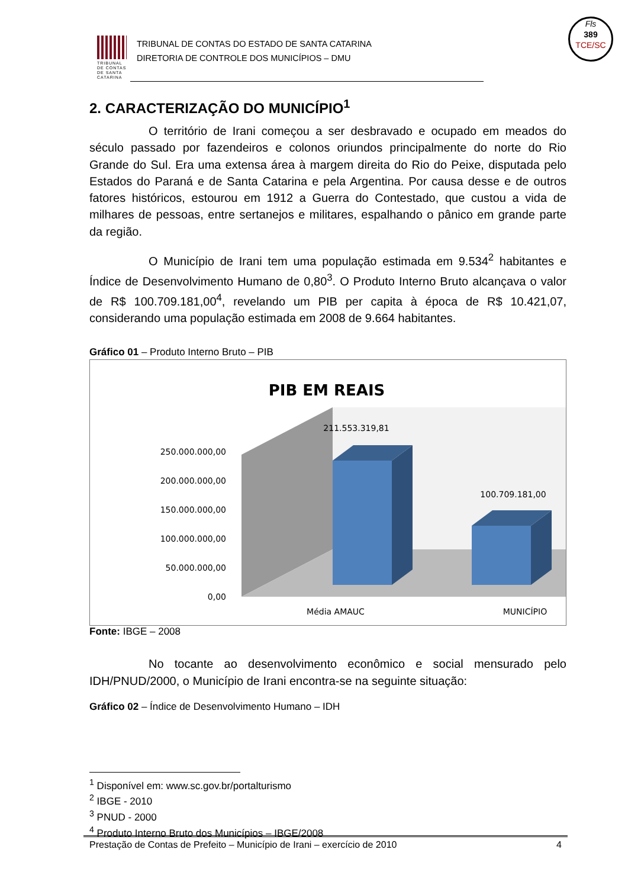TRIBUNAL DE CONTAS DE SANTA CATARINA
TRIBUNAL DE CONTAS DO ESTADO DE SANTA CATARINA
DIRETORIA DE CONTROLE DOS MUNICÍPIOS – DMU
Fls
389
TCE/SC
2. CARACTERIZAÇÃO DO MUNICÍPIO<sup>1</sup>
O território de Irani começou a ser desbravado e ocupado em meados do século passado por fazendeiros e colonos oriundos principalmente do norte do Rio Grande do Sul. Era uma extensa área à margem direita do Rio do Peixe, disputada pelo Estados do Paraná e de Santa Catarina e pela Argentina. Por causa desse e de outros fatores históricos, estourou em 1912 a Guerra do Contestado, que custou a vida de milhares de pessoas, entre sertanejos e militares, espalhando o pânico em grande parte da região.
O Município de Irani tem uma população estimada em 9.534<sup>2</sup> habitantes e Índice de Desenvolvimento Humano de 0,80<sup>3</sup>. O Produto Interno Bruto alcançava o valor de R$ 100.709.181,00<sup>4</sup>, revelando um PIB per capita à época de R$ 10.421,07, considerando uma população estimada em 2008 de 9.664 habitantes.
Gráfico 01 – Produto Interno Bruto – PIB
PIB EM REAIS
250.000.000,00
200.000.000,00
150.000.000,00
100.000.000,00
50.000.000,00
0,00
211.553.319,81
100.709.181,00
Média AMAUC
MUNICÍPIO
Fonte: IBGE – 2008
No tocante ao desenvolvimento econômico e social mensurado pelo IDH/PNUD/2000, o Município de Irani encontra-se na seguinte situação:
Gráfico 02 – Índice de Desenvolvimento Humano – IDH
<sup>1</sup> Disponível em: www.sc.gov.br/portalturismo
<sup>2</sup> IBGE - 2010
<sup>3</sup> PNUD - 2000
<sup>4</sup> Produto Interno Bruto dos Municípios – IBGE/2008
Prestação de Contas de Prefeito – Município de Irani – exercício de 2010 4